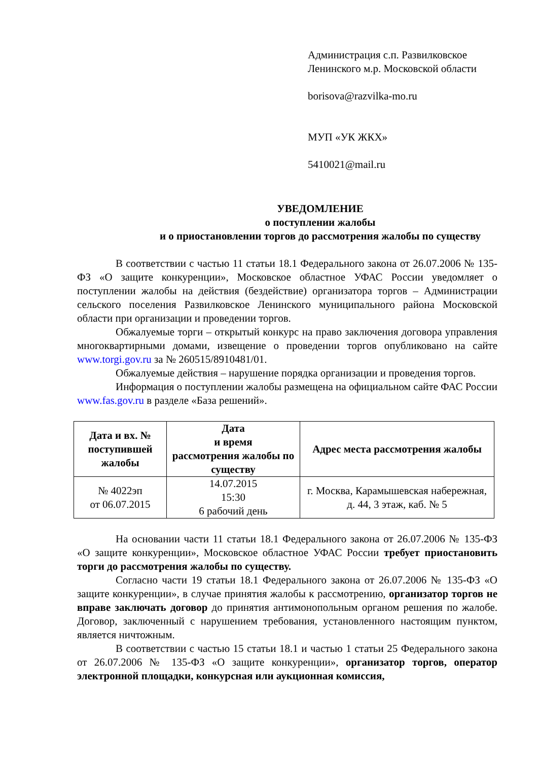Администрация с.п. Развилковское
Ленинского м.р. Московской области
borisova@razvilka-mo.ru
МУП «УК ЖКХ»
5410021@mail.ru
УВЕДОМЛЕНИЕ
о поступлении жалобы
и о приостановлении торгов до рассмотрения жалобы по существу
В соответствии с частью 11 статьи 18.1 Федерального закона от 26.07.2006 № 135-ФЗ «О защите конкуренции», Московское областное УФАС России уведомляет о поступлении жалобы на действия (бездействие) организатора торгов – Администрации сельского поселения Развилковское Ленинского муниципального района Московской области при организации и проведении торгов.
Обжалуемые торги – открытый конкурс на право заключения договора управления многоквартирными домами, извещение о проведении торгов опубликовано на сайте www.torgi.gov.ru за № 260515/8910481/01.
Обжалуемые действия – нарушение порядка организации и проведения торгов.
Информация о поступлении жалобы размещена на официальном сайте ФАС России www.fas.gov.ru в разделе «База решений».
| Дата и вх. № поступившей жалобы | Дата и время рассмотрения жалобы по существу | Адрес места рассмотрения жалобы |
| --- | --- | --- |
| № 4022эп от 06.07.2015 | 14.07.2015 15:30 6 рабочий день | г. Москва, Карамышевская набережная, д. 44, 3 этаж, каб. № 5 |
На основании части 11 статьи 18.1 Федерального закона от 26.07.2006 № 135-ФЗ «О защите конкуренции», Московское областное УФАС России требует приостановить торги до рассмотрения жалобы по существу.
Согласно части 19 статьи 18.1 Федерального закона от 26.07.2006 № 135-ФЗ «О защите конкуренции», в случае принятия жалобы к рассмотрению, организатор торгов не вправе заключать договор до принятия антимонопольным органом решения по жалобе. Договор, заключенный с нарушением требования, установленного настоящим пунктом, является ничтожным.
В соответствии с частью 15 статьи 18.1 и частью 1 статьи 25 Федерального закона от 26.07.2006 № 135-ФЗ «О защите конкуренции», организатор торгов, оператор электронной площадки, конкурсная или аукционная комиссия,